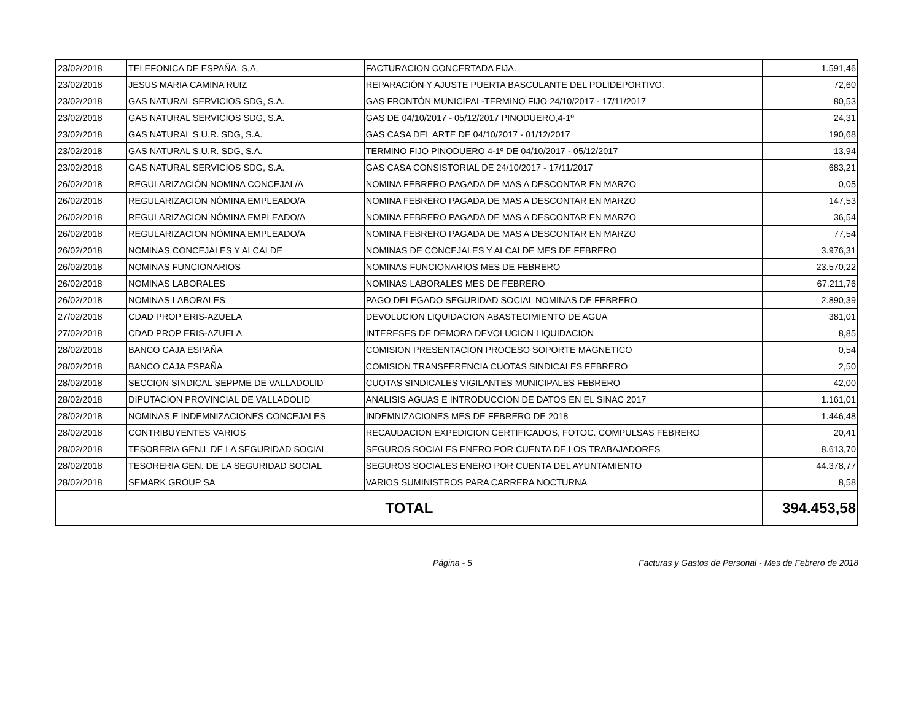| 23/02/2018 | TELEFONICA DE ESPAÑA, S,A, | FACTURACION CONCERTADA FIJA. | 1.591,46 |
| 23/02/2018 | JESUS MARIA CAMINA RUIZ | REPARACIÓN Y AJUSTE PUERTA BASCULANTE DEL POLIDEPORTIVO. | 72,60 |
| 23/02/2018 | GAS NATURAL SERVICIOS SDG, S.A. | GAS FRONTÓN MUNICIPAL-TERMINO FIJO 24/10/2017 - 17/11/2017 | 80,53 |
| 23/02/2018 | GAS NATURAL SERVICIOS SDG, S.A. | GAS DE 04/10/2017 - 05/12/2017 PINODUERO,4-1º | 24,31 |
| 23/02/2018 | GAS NATURAL S.U.R. SDG, S.A. | GAS CASA DEL ARTE DE 04/10/2017 - 01/12/2017 | 190,68 |
| 23/02/2018 | GAS NATURAL S.U.R. SDG, S.A. | TERMINO FIJO PINODUERO 4-1º DE 04/10/2017 - 05/12/2017 | 13,94 |
| 23/02/2018 | GAS NATURAL SERVICIOS SDG, S.A. | GAS CASA CONSISTORIAL DE 24/10/2017 - 17/11/2017 | 683,21 |
| 26/02/2018 | REGULARIZACIÓN NOMINA CONCEJAL/A | NOMINA FEBRERO PAGADA DE MAS A DESCONTAR EN MARZO | 0,05 |
| 26/02/2018 | REGULARIZACION NÓMINA EMPLEADO/A | NOMINA FEBRERO PAGADA DE MAS A DESCONTAR EN MARZO | 147,53 |
| 26/02/2018 | REGULARIZACION NÓMINA EMPLEADO/A | NOMINA FEBRERO PAGADA DE MAS A DESCONTAR EN MARZO | 36,54 |
| 26/02/2018 | REGULARIZACION NÓMINA EMPLEADO/A | NOMINA FEBRERO PAGADA DE MAS A DESCONTAR EN MARZO | 77,54 |
| 26/02/2018 | NOMINAS CONCEJALES Y ALCALDE | NOMINAS DE CONCEJALES Y ALCALDE MES DE FEBRERO | 3.976,31 |
| 26/02/2018 | NOMINAS FUNCIONARIOS | NOMINAS FUNCIONARIOS MES DE FEBRERO | 23.570,22 |
| 26/02/2018 | NOMINAS LABORALES | NOMINAS LABORALES MES DE FEBRERO | 67.211,76 |
| 26/02/2018 | NOMINAS LABORALES | PAGO DELEGADO SEGURIDAD SOCIAL NOMINAS DE FEBRERO | 2.890,39 |
| 27/02/2018 | CDAD PROP ERIS-AZUELA | DEVOLUCION LIQUIDACION ABASTECIMIENTO DE AGUA | 381,01 |
| 27/02/2018 | CDAD PROP ERIS-AZUELA | INTERESES DE DEMORA DEVOLUCION LIQUIDACION | 8,85 |
| 28/02/2018 | BANCO CAJA ESPAÑA | COMISION PRESENTACION PROCESO SOPORTE MAGNETICO | 0,54 |
| 28/02/2018 | BANCO CAJA ESPAÑA | COMISION TRANSFERENCIA CUOTAS SINDICALES FEBRERO | 2,50 |
| 28/02/2018 | SECCION SINDICAL SEPPME DE VALLADOLID | CUOTAS SINDICALES VIGILANTES MUNICIPALES FEBRERO | 42,00 |
| 28/02/2018 | DIPUTACION PROVINCIAL DE VALLADOLID | ANALISIS AGUAS E INTRODUCCION DE DATOS EN EL SINAC 2017 | 1.161,01 |
| 28/02/2018 | NOMINAS E INDEMNIZACIONES CONCEJALES | INDEMNIZACIONES MES DE FEBRERO DE 2018 | 1.446,48 |
| 28/02/2018 | CONTRIBUYENTES VARIOS | RECAUDACION EXPEDICION CERTIFICADOS, FOTOC. COMPULSAS FEBRERO | 20,41 |
| 28/02/2018 | TESORERIA GEN.L DE LA SEGURIDAD SOCIAL | SEGUROS SOCIALES ENERO POR CUENTA DE LOS TRABAJADORES | 8.613,70 |
| 28/02/2018 | TESORERIA GEN. DE LA SEGURIDAD SOCIAL | SEGUROS SOCIALES ENERO POR CUENTA DEL AYUNTAMIENTO | 44.378,77 |
| 28/02/2018 | SEMARK GROUP SA | VARIOS SUMINISTROS PARA CARRERA NOCTURNA | 8,58 |
| TOTAL | | | 394.453,58 |
Página - 5 Facturas y Gastos de Personal - Mes de Febrero de 2018